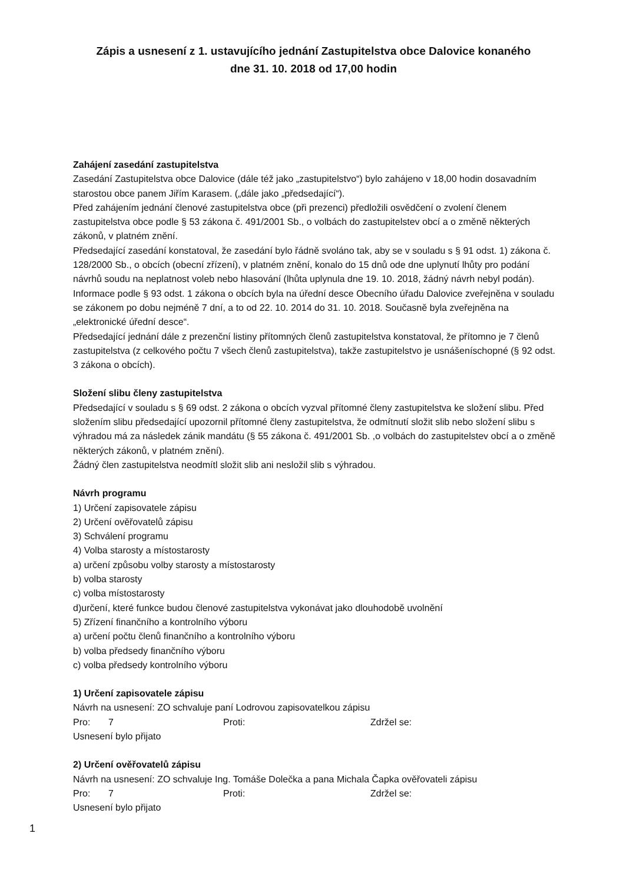Zápis a usnesení z 1. ustavujícího jednání Zastupitelstva obce Dalovice konaného
dne 31. 10. 2018 od 17,00 hodin
Zahájení zasedání zastupitelstva
Zasedání Zastupitelstva obce Dalovice (dále též jako „zastupitelstvo“) bylo zahájeno v 18,00 hodin dosavadním starostou obce panem Jiřím Karasem. („dále jako „předsedající“).
Před zahájením jednání členové zastupitelstva obce (při prezenci) předložili osvědčení o zvolení členem zastupitelstva obce podle § 53 zákona č. 491/2001 Sb., o volbách do zastupitelstev obcí a o změně některých zákonů, v platném znění.
Předsedající zasedání konstatoval, že zasedání bylo řádně svoláno tak, aby se v souladu s § 91 odst. 1) zákona č. 128/2000 Sb., o obcích (obecní zřízení), v platném znění, konalo do 15 dnů ode dne uplynutí lhůty pro podání návrhů soudu na neplatnost voleb nebo hlasování (lhůta uplynula dne 19. 10. 2018, žádný návrh nebyl podán). Informace podle § 93 odst. 1 zákona o obcích byla na úřední desce Obecního úřadu Dalovice zveřejněna v souladu se zákonem po dobu nejméně 7 dní, a to od 22. 10. 2014 do 31. 10. 2018. Současně byla zveřejněna na „elektronické úřední desce“.
Předsedající jednání dále z prezenční listiny přítomných členů zastupitelstva konstatoval, že přítomno je 7 členů zastupitelstva (z celkového počtu 7 všech členů zastupitelstva), takže zastupitelstvo je usnášeníschopné (§ 92 odst. 3 zákona o obcích).
Složení slibu členy zastupitelstva
Předsedající v souladu s § 69 odst. 2 zákona o obcích vyzval přítomné členy zastupitelstva ke složení slibu. Před složením slibu předsedající upozornil přítomné členy zastupitelstva, že odmítnutí složit slib nebo složení slibu s výhradou má za následek zánik mandátu (§ 55 zákona č. 491/2001 Sb. ,o volbách do zastupitelstev obcí a o změně některých zákonů, v platném znění).
Žádný člen zastupitelstva neodmítl složit slib ani nesložil slib s výhradou.
Návrh programu
1) Určení zapisovatele zápisu
2) Určení ověřovatelů zápisu
3) Schválení programu
4) Volba starosty a místostarosty
a) určení způsobu volby starosty a místostarosty
b) volba starosty
c) volba místostarosty
d)určení, které funkce budou členové zastupitelstva vykonávat jako dlouhodobě uvolnění
5) Zřízení finančního a kontrolního výboru
a) určení počtu členů finančního a kontrolního výboru
b) volba předsedy finančního výboru
c) volba předsedy kontrolního výboru
1) Určení zapisovatele zápisu
Návrh na usnesení: ZO schvaluje paní Lodrovou zapisovatelkou zápisu
Pro: 7 Proti: Zdržel se:
Usnesení bylo přijato
2) Určení ověřovatelů zápisu
Návrh na usnesení: ZO schvaluje Ing. Tomáše Dolečka a pana Michala Čapka ověřovateli zápisu
Pro: 7 Proti: Zdržel se:
Usnesení bylo přijato
1